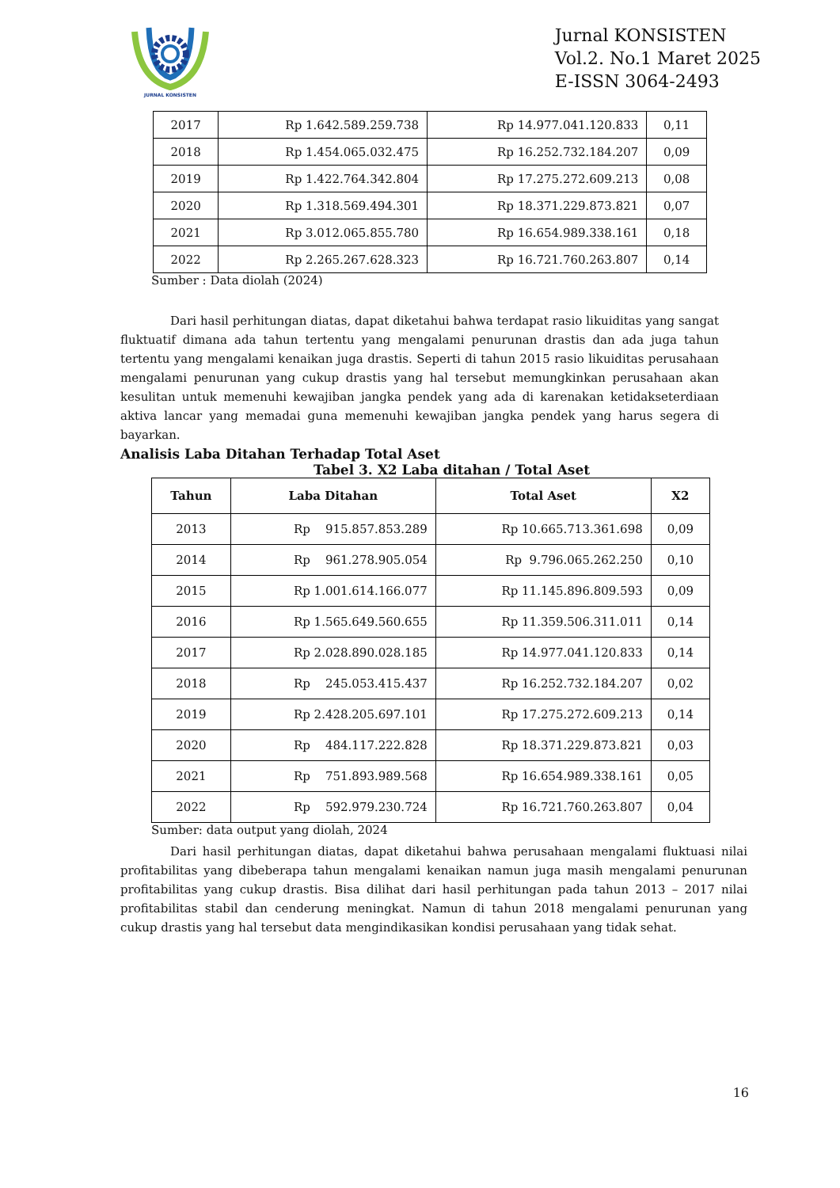JURNAL KONSISTEN
Jurnal KONSISTEN
Vol.2. No.1 Maret 2025
E-ISSN 3064-2493
| 2017 | Rp 1.642.589.259.738 | Rp 14.977.041.120.833 | 0,11 |
| 2018 | Rp 1.454.065.032.475 | Rp 16.252.732.184.207 | 0,09 |
| 2019 | Rp 1.422.764.342.804 | Rp 17.275.272.609.213 | 0,08 |
| 2020 | Rp 1.318.569.494.301 | Rp 18.371.229.873.821 | 0,07 |
| 2021 | Rp 3.012.065.855.780 | Rp 16.654.989.338.161 | 0,18 |
| 2022 | Rp 2.265.267.628.323 | Rp 16.721.760.263.807 | 0,14 |
Sumber : Data diolah (2024)
Dari hasil perhitungan diatas, dapat diketahui bahwa terdapat rasio likuiditas yang sangat fluktuatif dimana ada tahun tertentu yang mengalami penurunan drastis dan ada juga tahun tertentu yang mengalami kenaikan juga drastis. Seperti di tahun 2015 rasio likuiditas perusahaan mengalami penurunan yang cukup drastis yang hal tersebut memungkinkan perusahaan akan kesulitan untuk memenuhi kewajiban jangka pendek yang ada di karenakan ketidakseterdiaan aktiva lancar yang memadai guna memenuhi kewajiban jangka pendek yang harus segera di bayarkan.
Analisis Laba Ditahan Terhadap Total Aset
Tabel 3. X2 Laba ditahan / Total Aset
| Tahun | Laba Ditahan | Total Aset | X2 |
| --- | --- | --- | --- |
| 2013 | Rp 915.857.853.289 | Rp 10.665.713.361.698 | 0,09 |
| 2014 | Rp 961.278.905.054 | Rp 9.796.065.262.250 | 0,10 |
| 2015 | Rp 1.001.614.166.077 | Rp 11.145.896.809.593 | 0,09 |
| 2016 | Rp 1.565.649.560.655 | Rp 11.359.506.311.011 | 0,14 |
| 2017 | Rp 2.028.890.028.185 | Rp 14.977.041.120.833 | 0,14 |
| 2018 | Rp 245.053.415.437 | Rp 16.252.732.184.207 | 0,02 |
| 2019 | Rp 2.428.205.697.101 | Rp 17.275.272.609.213 | 0,14 |
| 2020 | Rp 484.117.222.828 | Rp 18.371.229.873.821 | 0,03 |
| 2021 | Rp 751.893.989.568 | Rp 16.654.989.338.161 | 0,05 |
| 2022 | Rp 592.979.230.724 | Rp 16.721.760.263.807 | 0,04 |
Sumber: data output yang diolah, 2024
Dari hasil perhitungan diatas, dapat diketahui bahwa perusahaan mengalami fluktuasi nilai profitabilitas yang dibeberapa tahun mengalami kenaikan namun juga masih mengalami penurunan profitabilitas yang cukup drastis. Bisa dilihat dari hasil perhitungan pada tahun 2013 – 2017 nilai profitabilitas stabil dan cenderung meningkat. Namun di tahun 2018 mengalami penurunan yang cukup drastis yang hal tersebut data mengindikasikan kondisi perusahaan yang tidak sehat.
16